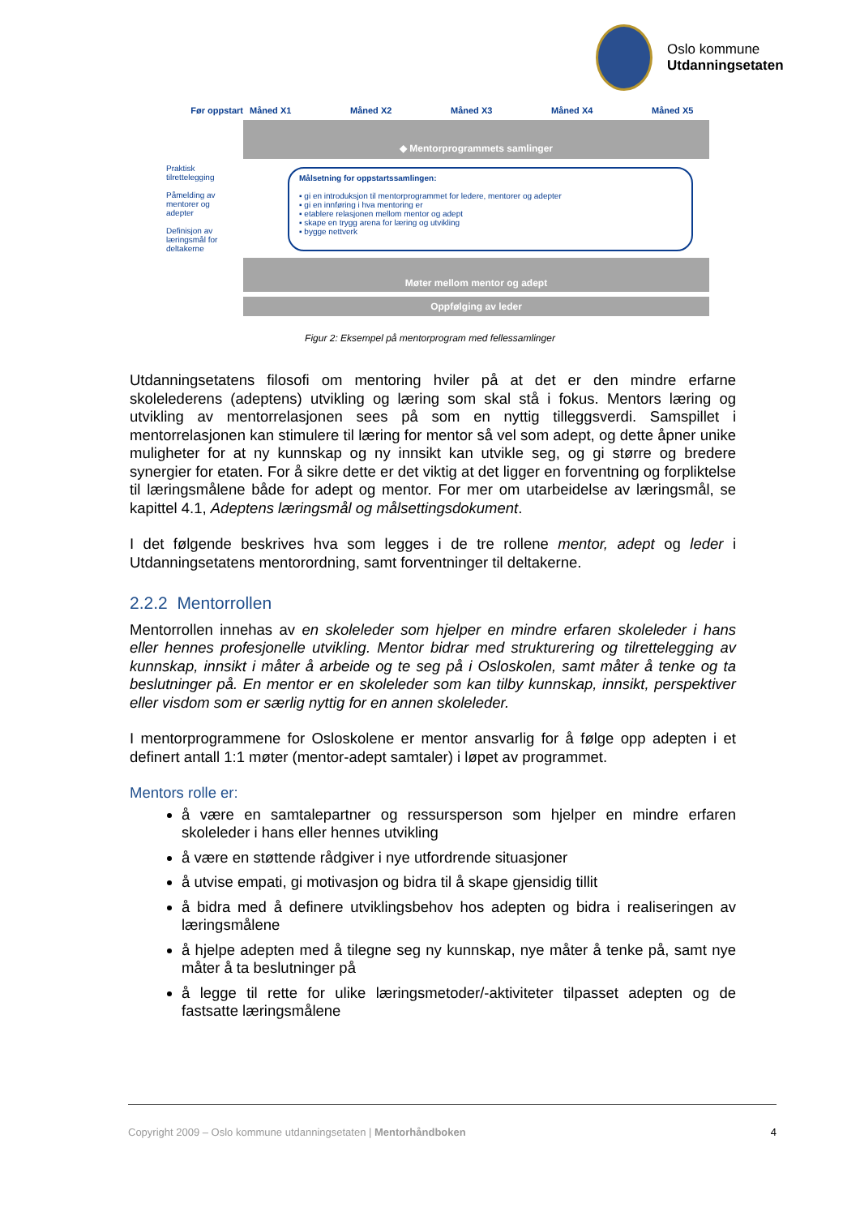Oslo kommune
Utdanningsetaten
Før oppstart Måned X1 Måned X2 Måned X3 Måned X4 Måned X5
◆ Mentorprogrammets samlinger
Praktisk tilrettelegging
Påmelding av mentorer og adepter
Definisjon av læringsmål for deltakerne
Målsetning for oppstartssamlingen:
▪ gi en introduksjon til mentorprogrammet for ledere, mentorer og adepter
▪ gi en innføring i hva mentoring er
▪ etablere relasjonen mellom mentor og adept
▪ skape en trygg arena for læring og utvikling
▪ bygge nettverk
Møter mellom mentor og adept
Oppfølging av leder
Figur 2: Eksempel på mentorprogram med fellessamlinger
Utdanningsetatens filosofi om mentoring hviler på at det er den mindre erfarne skolelederens (adeptens) utvikling og læring som skal stå i fokus. Mentors læring og utvikling av mentorrelasjonen sees på som en nyttig tilleggsverdi. Samspillet i mentorrelasjonen kan stimulere til læring for mentor så vel som adept, og dette åpner unike muligheter for at ny kunnskap og ny innsikt kan utvikle seg, og gi større og bredere synergier for etaten. For å sikre dette er det viktig at det ligger en forventning og forpliktelse til læringsmålene både for adept og mentor. For mer om utarbeidelse av læringsmål, se kapittel 4.1, Adeptens læringsmål og målsettingsdokument.
I det følgende beskrives hva som legges i de tre rollene mentor, adept og leder i Utdanningsetatens mentorordning, samt forventninger til deltakerne.
2.2.2 Mentorrollen
Mentorrollen innehas av en skoleleder som hjelper en mindre erfaren skoleleder i hans eller hennes profesjonelle utvikling. Mentor bidrar med strukturering og tilrettelegging av kunnskap, innsikt i måter å arbeide og te seg på i Osloskolen, samt måter å tenke og ta beslutninger på. En mentor er en skoleleder som kan tilby kunnskap, innsikt, perspektiver eller visdom som er særlig nyttig for en annen skoleleder.
I mentorprogrammene for Osloskolene er mentor ansvarlig for å følge opp adepten i et definert antall 1:1 møter (mentor-adept samtaler) i løpet av programmet.
Mentors rolle er:
å være en samtalepartner og ressursperson som hjelper en mindre erfaren skoleleder i hans eller hennes utvikling
å være en støttende rådgiver i nye utfordrende situasjoner
å utvise empati, gi motivasjon og bidra til å skape gjensidig tillit
å bidra med å definere utviklingsbehov hos adepten og bidra i realiseringen av læringsmålene
å hjelpe adepten med å tilegne seg ny kunnskap, nye måter å tenke på, samt nye måter å ta beslutninger på
å legge til rette for ulike læringsmetoder/-aktiviteter tilpasset adepten og de fastsatte læringsmålene
Copyright 2009 – Oslo kommune utdanningsetaten | Mentorhåndboken 4